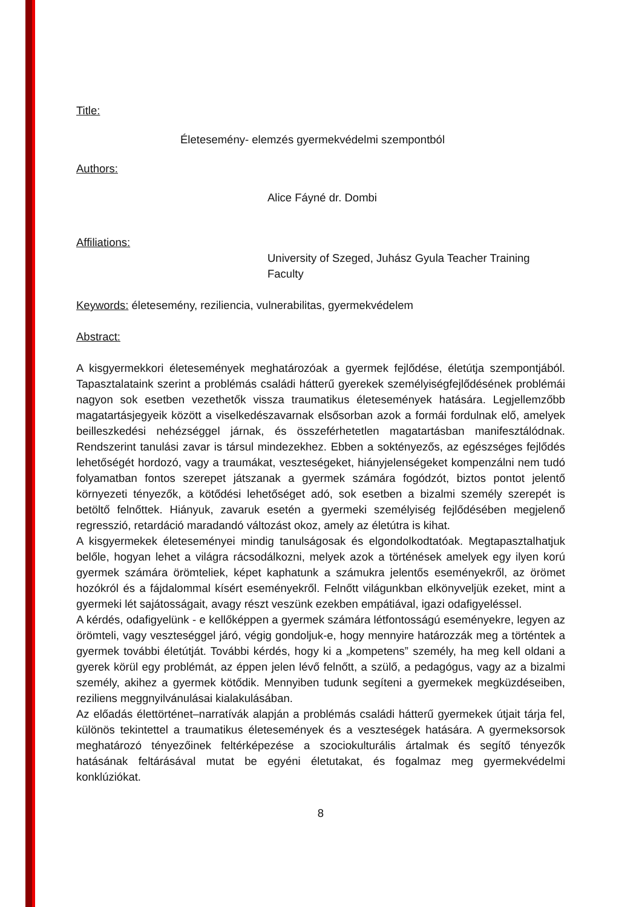Title:
Életesemény- elemzés gyermekvédelmi szempontból
Authors:
Alice Fáyné dr. Dombi
Affiliations:
University of Szeged, Juhász Gyula Teacher Training Faculty
Keywords: életesemény, reziliencia, vulnerabilitas, gyermekvédelem
Abstract:
A kisgyermekkori életesemények meghatározóak a gyermek fejlődése, életútja szempontjából. Tapasztalataink szerint a problémás családi hátterű gyerekek személyiségfejlődésének problémái nagyon sok esetben vezethetők vissza traumatikus életesemények hatására. Legjellemzőbb magatartásjegyeik között a viselkedészavarnak elsősorban azok a formái fordulnak elő, amelyek beilleszkedési nehézséggel járnak, és összeférhetetlen magatartásban manifesztálódnak. Rendszerint tanulási zavar is társul mindezekhez. Ebben a soktényezős, az egészséges fejlődés lehetőségét hordozó, vagy a traumákat, veszteségeket, hiányjelenségeket kompenzálni nem tudó folyamatban fontos szerepet játszanak a gyermek számára fogódzót, biztos pontot jelentő környezeti tényezők, a kötődési lehetőséget adó, sok esetben a bizalmi személy szerepét is betöltő felnőttek. Hiányuk, zavaruk esetén a gyermeki személyiség fejlődésében megjelenő regresszió, retardáció maradandó változást okoz, amely az életútra is kihat.
A kisgyermekek életeseményei mindig tanulságosak és elgondolkodtatóak. Megtapasztalhatjuk belőle, hogyan lehet a világra rácsodálkozni, melyek azok a történések amelyek egy ilyen korú gyermek számára örömteliek, képet kaphatunk a számukra jelentős eseményekről, az örömet hozókról és a fájdalommal kísért eseményekről. Felnőtt világunkban elkönyveljük ezeket, mint a gyermeki lét sajátosságait, avagy részt veszünk ezekben empátiával, igazi odafigyeléssel.
A kérdés, odafigyelünk - e kellőképpen a gyermek számára létfontosságú eseményekre, legyen az örömteli, vagy veszteséggel járó, végig gondoljuk-e, hogy mennyire határozzák meg a történtek a gyermek további életútját. További kérdés, hogy ki a „kompetens” személy, ha meg kell oldani a gyerek körül egy problémát, az éppen jelen lévő felnőtt, a szülő, a pedagógus, vagy az a bizalmi személy, akihez a gyermek kötődik. Mennyiben tudunk segíteni a gyermekek megküzdéseiben, reziliens meggnyilvánulásai kialakulásában.
Az előadás élettörténet–narratívák alapján a problémás családi hátterű gyermekek útjait tárja fel, különös tekintettel a traumatikus életesemények és a veszteségek hatására. A gyermeksorsok meghatározó tényezőinek feltérképezése a szociokulturális ártalmak és segítő tényezők hatásának feltárásával mutat be egyéni életutakat, és fogalmaz meg gyermekvédelmi konklúziókat.
8